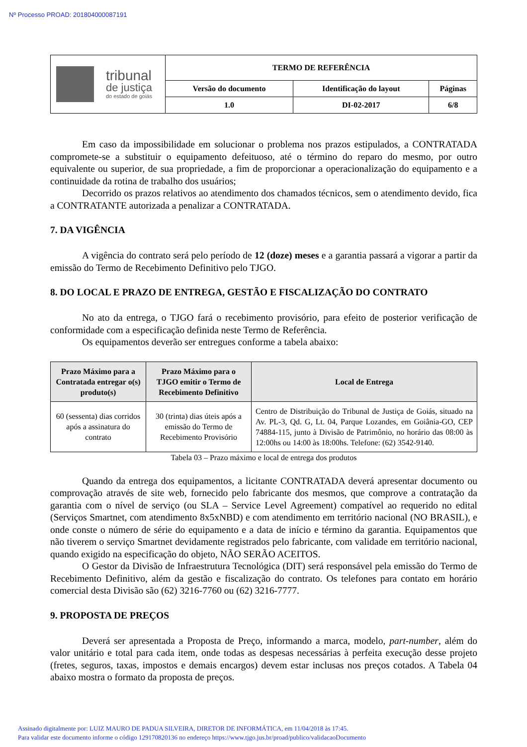Nº Processo PROAD: 201804000087191
| tribunal de justiça do estado de goiás | TERMO DE REFERÊNCIA | | |
| | Versão do documento | Identificação do layout | Páginas |
| | 1.0 | DI-02-2017 | 6/8 |
Em caso da impossibilidade em solucionar o problema nos prazos estipulados, a CONTRATADA compromete-se a substituir o equipamento defeituoso, até o término do reparo do mesmo, por outro equivalente ou superior, de sua propriedade, a fim de proporcionar a operacionalização do equipamento e a continuidade da rotina de trabalho dos usuários;
Decorrido os prazos relativos ao atendimento dos chamados técnicos, sem o atendimento devido, fica a CONTRATANTE autorizada a penalizar a CONTRATADA.
7. DA VIGÊNCIA
A vigência do contrato será pelo período de 12 (doze) meses e a garantia passará a vigorar a partir da emissão do Termo de Recebimento Definitivo pelo TJGO.
8. DO LOCAL E PRAZO DE ENTREGA, GESTÃO E FISCALIZAÇÃO DO CONTRATO
No ato da entrega, o TJGO fará o recebimento provisório, para efeito de posterior verificação de conformidade com a especificação definida neste Termo de Referência.
Os equipamentos deverão ser entregues conforme a tabela abaixo:
| Prazo Máximo para a Contratada entregar o(s) produto(s) | Prazo Máximo para o TJGO emitir o Termo de Recebimento Definitivo | Local de Entrega |
| --- | --- | --- |
| 60 (sessenta) dias corridos após a assinatura do contrato | 30 (trinta) dias úteis após a emissão do Termo de Recebimento Provisório | Centro de Distribuição do Tribunal de Justiça de Goiás, situado na Av. PL-3, Qd. G, Lt. 04, Parque Lozandes, em Goiânia-GO, CEP 74884-115, junto à Divisão de Patrimônio, no horário das 08:00 às 12:00hs ou 14:00 às 18:00hs. Telefone: (62) 3542-9140. |
Tabela 03 – Prazo máximo e local de entrega dos produtos
Quando da entrega dos equipamentos, a licitante CONTRATADA deverá apresentar documento ou comprovação através de site web, fornecido pelo fabricante dos mesmos, que comprove a contratação da garantia com o nível de serviço (ou SLA – Service Level Agreement) compatível ao requerido no edital (Serviços Smartnet, com atendimento 8x5xNBD) e com atendimento em território nacional (NO BRASIL), e onde conste o número de série do equipamento e a data de início e término da garantia. Equipamentos que não tiverem o serviço Smartnet devidamente registrados pelo fabricante, com validade em território nacional, quando exigido na especificação do objeto, NÃO SERÃO ACEITOS.
O Gestor da Divisão de Infraestrutura Tecnológica (DIT) será responsável pela emissão do Termo de Recebimento Definitivo, além da gestão e fiscalização do contrato. Os telefones para contato em horário comercial desta Divisão são (62) 3216-7760 ou (62) 3216-7777.
9. PROPOSTA DE PREÇOS
Deverá ser apresentada a Proposta de Preço, informando a marca, modelo, part-number, além do valor unitário e total para cada item, onde todas as despesas necessárias à perfeita execução desse projeto (fretes, seguros, taxas, impostos e demais encargos) devem estar inclusas nos preços cotados. A Tabela 04 abaixo mostra o formato da proposta de preços.
Assinado digitalmente por: LUIZ MAURO DE PADUA SILVEIRA, DIRETOR DE INFORMÁTICA, em 11/04/2018 às 17:45.
Para validar este documento informe o código 129170820136 no endereço https://www.tjgo.jus.br/proad/publico/validacaoDocumento